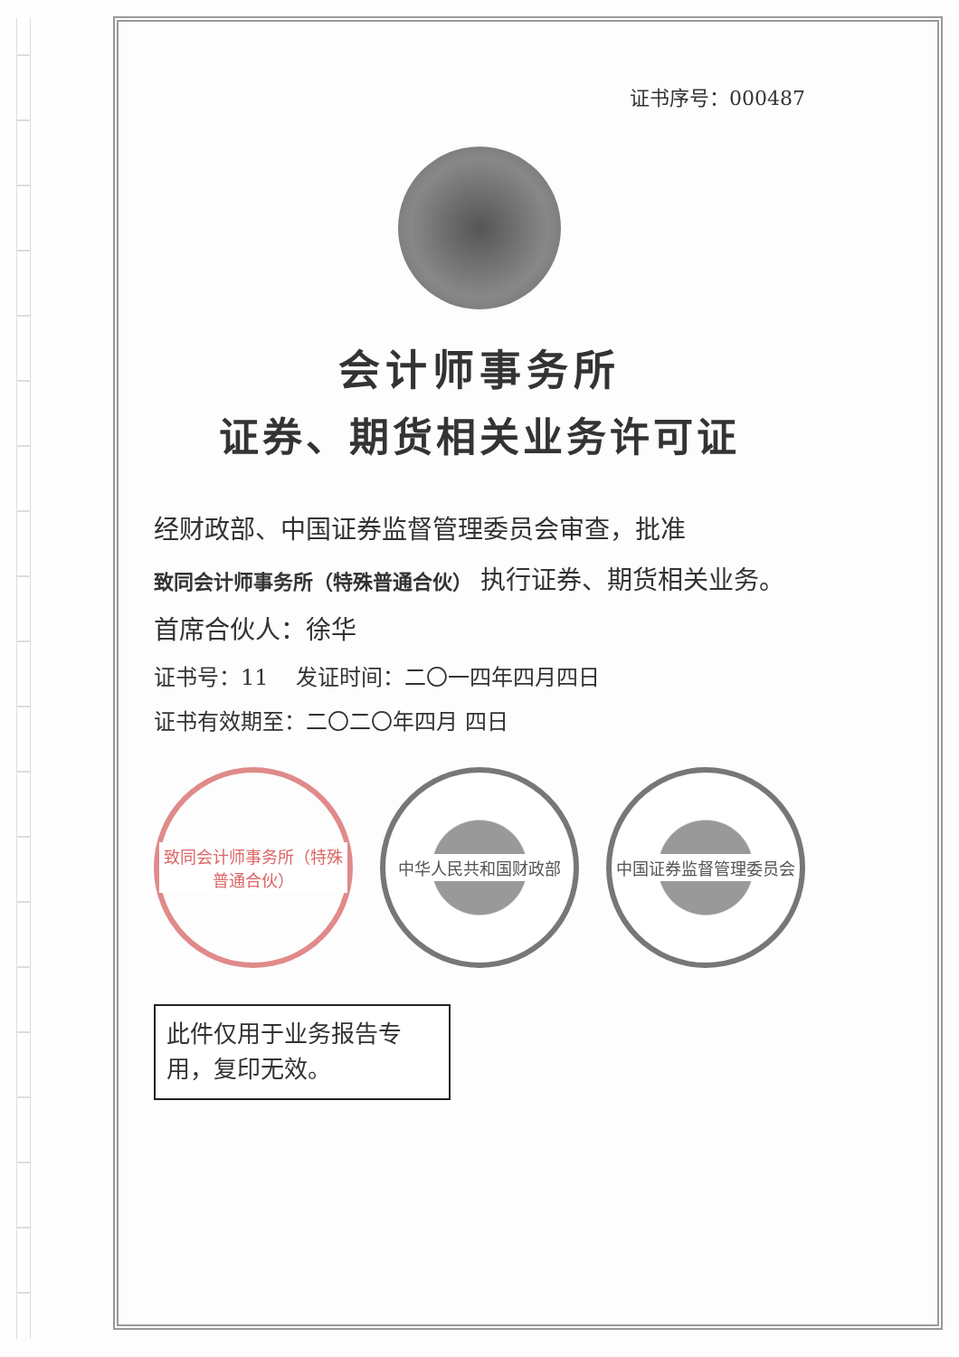证书序号：000487
会计师事务所
证券、期货相关业务许可证
经财政部、中国证券监督管理委员会审查，批准
致同会计师事务所（特殊普通合伙） 执行证券、期货相关业务。
首席合伙人：徐华
证书号：11 发证时间：二〇一四年四月四日
证书有效期至：二〇二〇年四月 四日
致同会计师事务所（特殊普通合伙）
中华人民共和国财政部 中国证券监督管理委员会
此件仅用于业务报告专用，复印无效。